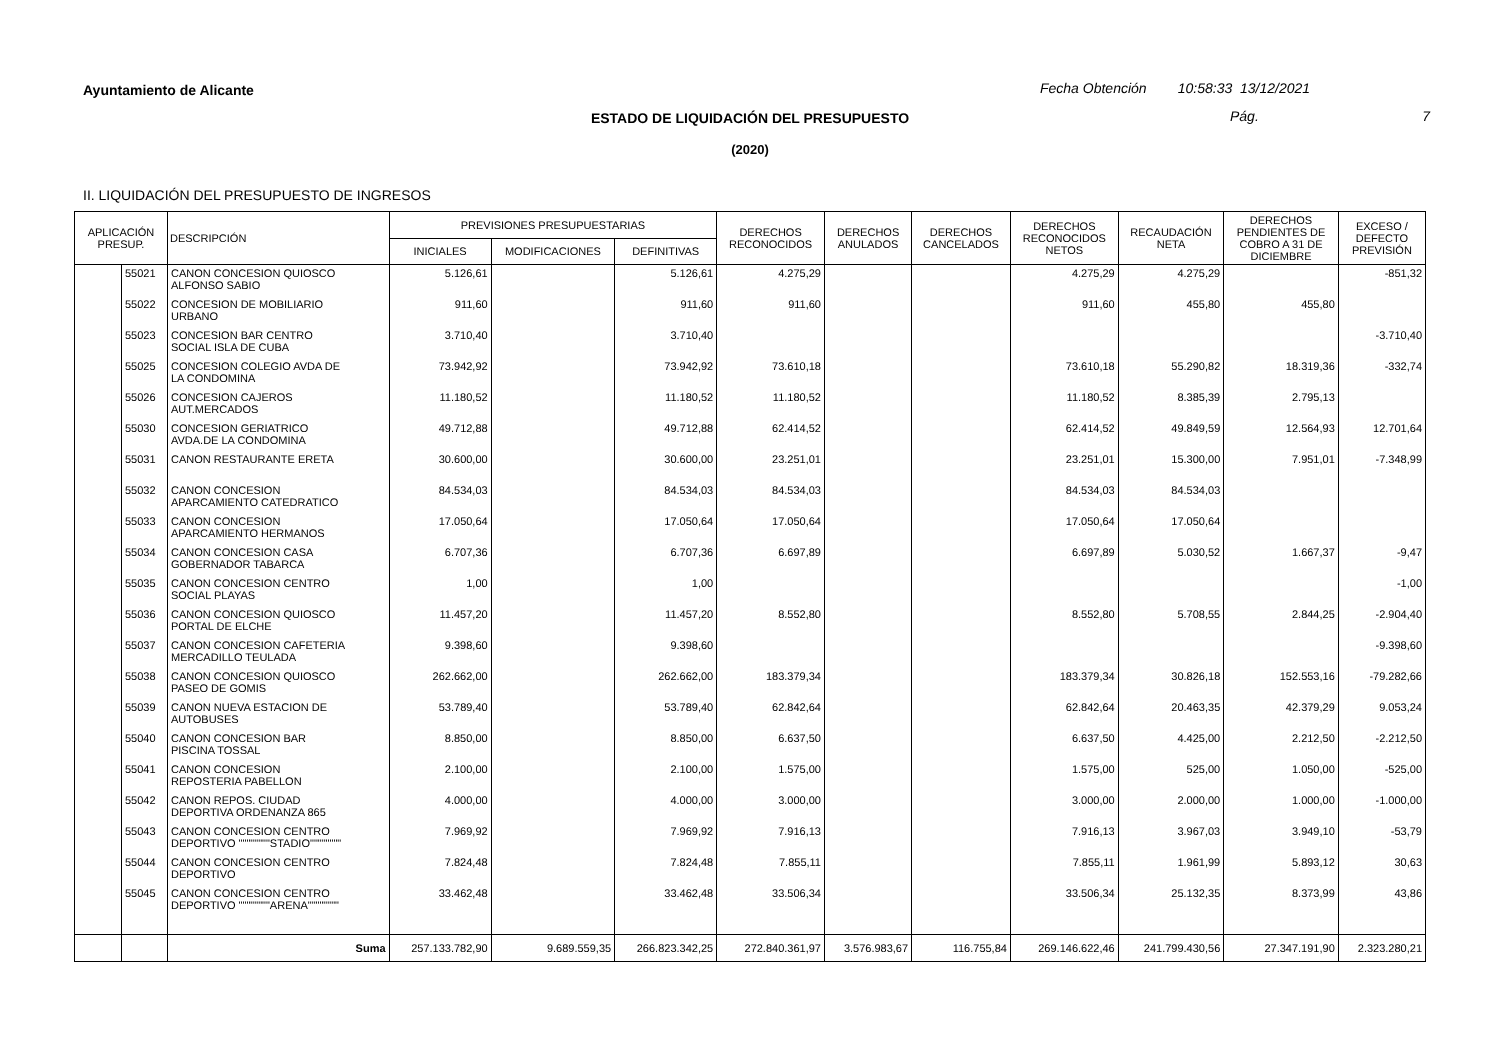Ayuntamiento de Alicante
Fecha Obtención 10:58:33 13/12/2021
ESTADO DE LIQUIDACIÓN DEL PRESUPUESTO Pág. 7
(2020)
II. LIQUIDACIÓN DEL PRESUPUESTO DE INGRESOS
| APLICACIÓN PRESUP. | | DESCRIPCIÓN | PREVISIONES PRESUPUESTARIAS | | | DERECHOS RECONOCIDOS | DERECHOS ANULADOS | DERECHOS CANCELADOS | DERECHOS RECONOCIDOS NETOS | RECAUDACIÓN NETA | DERECHOS PENDIENTES DE COBRO A 31 DE DICIEMBRE | EXCESO / DEFECTO PREVISIÓN |
| --- | --- | --- | --- | --- | --- | --- | --- | --- | --- | --- | --- | --- |
| | | | INICIALES | MODIFICACIONES | DEFINITIVAS | | | | | | | |
| | 55021 | CANON CONCESION QUIOSCO ALFONSO SABIO | 5.126,61 | | 5.126,61 | 4.275,29 | | | 4.275,29 | 4.275,29 | | -851,32 |
| | 55022 | CONCESION DE MOBILIARIO URBANO | 911,60 | | 911,60 | 911,60 | | | 911,60 | 455,80 | 455,80 | |
| | 55023 | CONCESION BAR CENTRO SOCIAL ISLA DE CUBA | 3.710,40 | | 3.710,40 | | | | | | | -3.710,40 |
| | 55025 | CONCESION COLEGIO AVDA DE LA CONDOMINA | 73.942,92 | | 73.942,92 | 73.610,18 | | | 73.610,18 | 55.290,82 | 18.319,36 | -332,74 |
| | 55026 | CONCESION CAJEROS AUT.MERCADOS | 11.180,52 | | 11.180,52 | 11.180,52 | | | 11.180,52 | 8.385,39 | 2.795,13 | |
| | 55030 | CONCESION GERIATRICO AVDA.DE LA CONDOMINA | 49.712,88 | | 49.712,88 | 62.414,52 | | | 62.414,52 | 49.849,59 | 12.564,93 | 12.701,64 |
| | 55031 | CANON RESTAURANTE ERETA | 30.600,00 | | 30.600,00 | 23.251,01 | | | 23.251,01 | 15.300,00 | 7.951,01 | -7.348,99 |
| | 55032 | CANON CONCESION APARCAMIENTO CATEDRATICO | 84.534,03 | | 84.534,03 | 84.534,03 | | | 84.534,03 | 84.534,03 | | |
| | 55033 | CANON CONCESION APARCAMIENTO HERMANOS | 17.050,64 | | 17.050,64 | 17.050,64 | | | 17.050,64 | 17.050,64 | | |
| | 55034 | CANON CONCESION CASA GOBERNADOR TABARCA | 6.707,36 | | 6.707,36 | 6.697,89 | | | 6.697,89 | 5.030,52 | 1.667,37 | -9,47 |
| | 55035 | CANON CONCESION CENTRO SOCIAL PLAYAS | 1,00 | | 1,00 | | | | | | | -1,00 |
| | 55036 | CANON CONCESION QUIOSCO PORTAL DE ELCHE | 11.457,20 | | 11.457,20 | 8.552,80 | | | 8.552,80 | 5.708,55 | 2.844,25 | -2.904,40 |
| | 55037 | CANON CONCESION CAFETERIA MERCADILLO TEULADA | 9.398,60 | | 9.398,60 | | | | | | | -9.398,60 |
| | 55038 | CANON CONCESION QUIOSCO PASEO DE GOMIS | 262.662,00 | | 262.662,00 | 183.379,34 | | | 183.379,34 | 30.826,18 | 152.553,16 | -79.282,66 |
| | 55039 | CANON NUEVA ESTACION DE AUTOBUSES | 53.789,40 | | 53.789,40 | 62.842,64 | | | 62.842,64 | 20.463,35 | 42.379,29 | 9.053,24 |
| | 55040 | CANON CONCESION BAR PISCINA TOSSAL | 8.850,00 | | 8.850,00 | 6.637,50 | | | 6.637,50 | 4.425,00 | 2.212,50 | -2.212,50 |
| | 55041 | CANON CONCESION REPOSTERIA PABELLON | 2.100,00 | | 2.100,00 | 1.575,00 | | | 1.575,00 | 525,00 | 1.050,00 | -525,00 |
| | 55042 | CANON REPOS. CIUDAD DEPORTIVA ORDENANZA 865 | 4.000,00 | | 4.000,00 | 3.000,00 | | | 3.000,00 | 2.000,00 | 1.000,00 | -1.000,00 |
| | 55043 | CANON CONCESION CENTRO DEPORTIVO """"""""STADIO"""""""" | 7.969,92 | | 7.969,92 | 7.916,13 | | | 7.916,13 | 3.967,03 | 3.949,10 | -53,79 |
| | 55044 | CANON CONCESION CENTRO DEPORTIVO | 7.824,48 | | 7.824,48 | 7.855,11 | | | 7.855,11 | 1.961,99 | 5.893,12 | 30,63 |
| | 55045 | CANON CONCESION CENTRO DEPORTIVO """"""""ARENA"""""""" | 33.462,48 | | 33.462,48 | 33.506,34 | | | 33.506,34 | 25.132,35 | 8.373,99 | 43,86 |
| | | Suma | 257.133.782,90 | 9.689.559,35 | 266.823.342,25 | 272.840.361,97 | 3.576.983,67 | 116.755,84 | 269.146.622,46 | 241.799.430,56 | 27.347.191,90 | 2.323.280,21 |